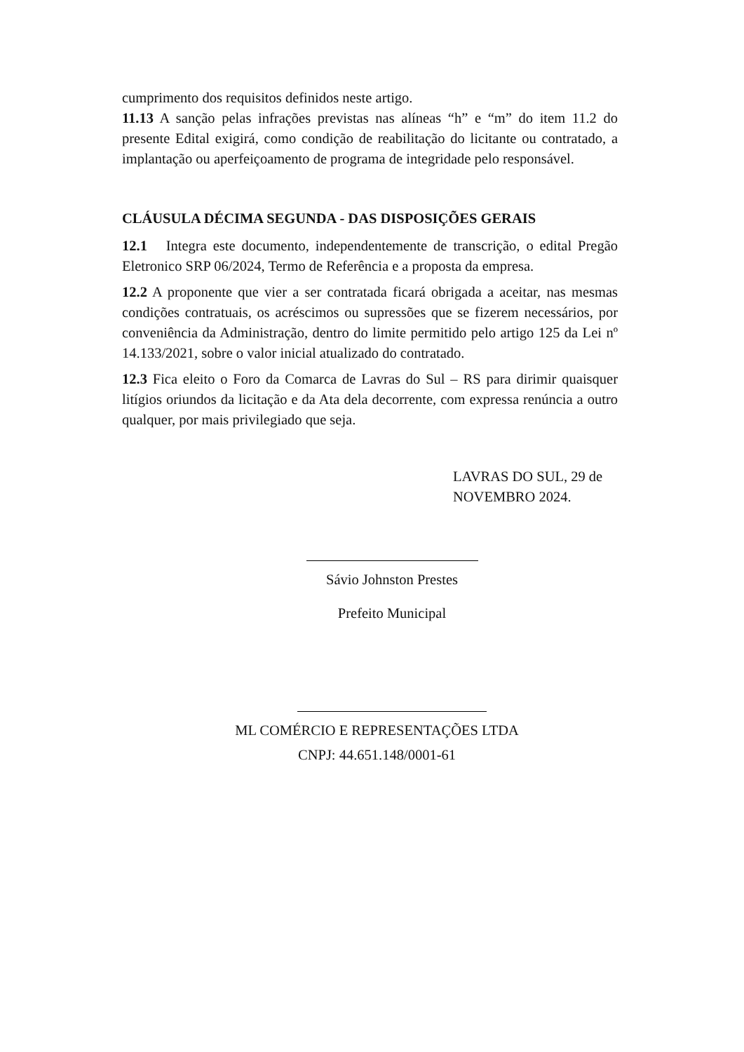cumprimento dos requisitos definidos neste artigo.
11.13 A sanção pelas infrações previstas nas alíneas “h” e “m” do item 11.2 do presente Edital exigirá, como condição de reabilitação do licitante ou contratado, a implantação ou aperfeiçoamento de programa de integridade pelo responsável.
CLÁUSULA DÉCIMA SEGUNDA - DAS DISPOSIÇÕES GERAIS
12.1 Integra este documento, independentemente de transcrição, o edital Pregão Eletronico SRP 06/2024, Termo de Referência e a proposta da empresa.
12.2 A proponente que vier a ser contratada ficará obrigada a aceitar, nas mesmas condições contratuais, os acréscimos ou supressões que se fizerem necessários, por conveniência da Administração, dentro do limite permitido pelo artigo 125 da Lei nº 14.133/2021, sobre o valor inicial atualizado do contratado.
12.3 Fica eleito o Foro da Comarca de Lavras do Sul – RS para dirimir quaisquer litígios oriundos da licitação e da Ata dela decorrente, com expressa renúncia a outro qualquer, por mais privilegiado que seja.
LAVRAS DO SUL, 29 de
NOVEMBRO 2024.
Sávio Johnston Prestes
Prefeito Municipal
ML COMÉRCIO E REPRESENTAÇÕES LTDA
CNPJ: 44.651.148/0001-61